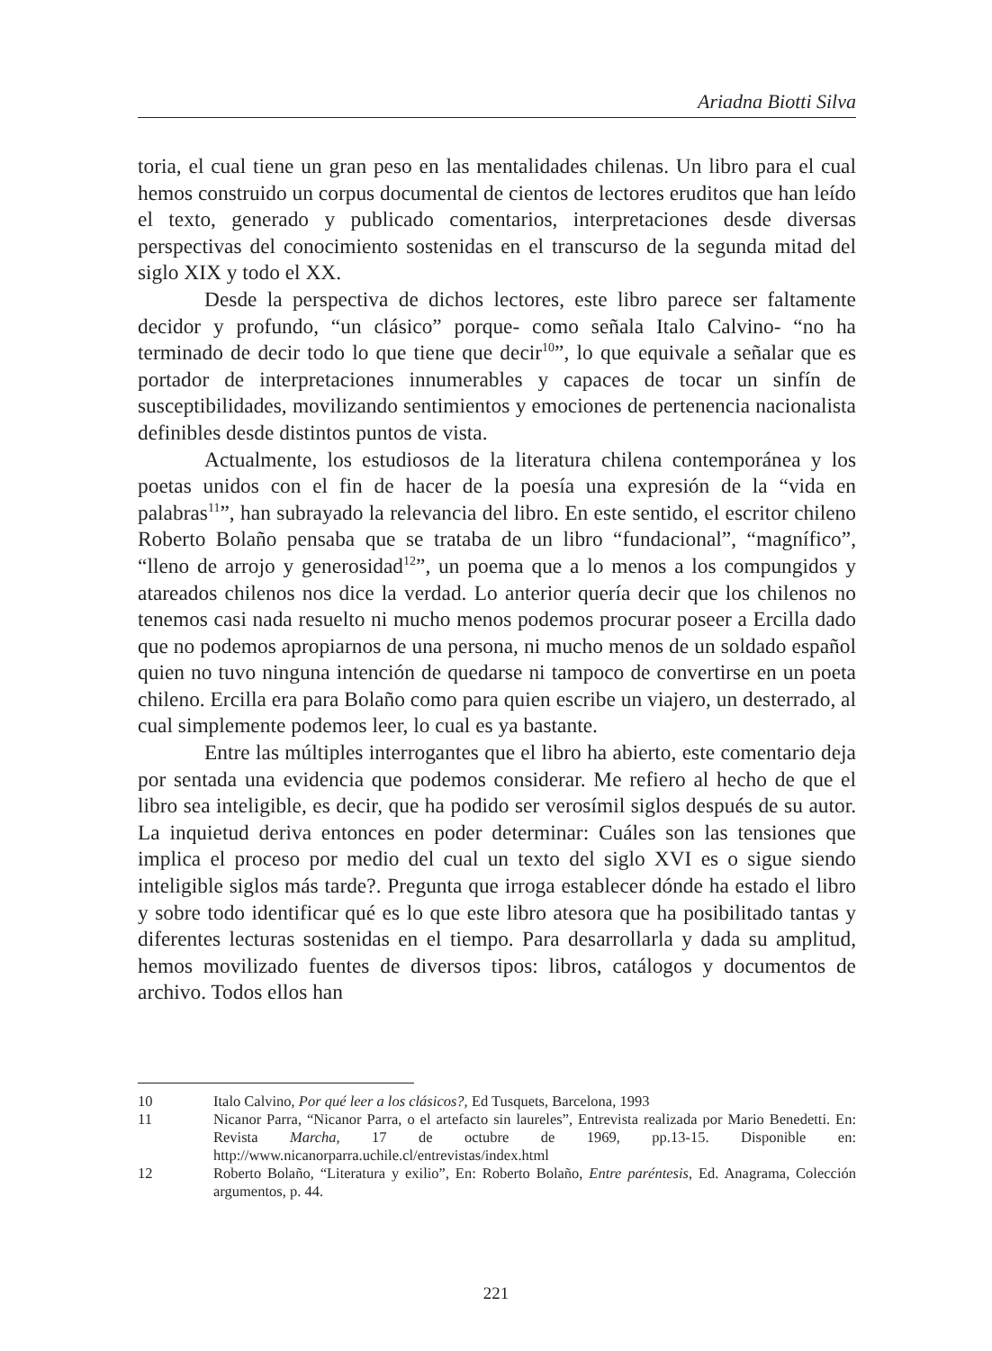Ariadna Biotti Silva
toria, el cual tiene un gran peso en las mentalidades chilenas. Un libro para el cual hemos construido un corpus documental de cientos de lectores eruditos que han leído el texto, generado y publicado comentarios, interpretaciones desde diversas perspectivas del conocimiento sostenidas en el transcurso de la segunda mitad del siglo XIX y todo el XX.
Desde la perspectiva de dichos lectores, este libro parece ser faltamente decidor y profundo, “un clásico” porque- como señala Italo Calvino- “no ha terminado de decir todo lo que tiene que decir<sup>10</sup>”, lo que equivale a señalar que es portador de interpretaciones innumerables y capaces de tocar un sinfín de susceptibilidades, movilizando sentimientos y emociones de pertenencia nacionalista definibles desde distintos puntos de vista.
Actualmente, los estudiosos de la literatura chilena contemporánea y los poetas unidos con el fin de hacer de la poesía una expresión de la “vida en palabras<sup>11</sup>”, han subrayado la relevancia del libro. En este sentido, el escritor chileno Roberto Bolaño pensaba que se trataba de un libro “fundacional”, “magnífico”, “lleno de arrojo y generosidad<sup>12</sup>”, un poema que a lo menos a los compungidos y atareados chilenos nos dice la verdad. Lo anterior quería decir que los chilenos no tenemos casi nada resuelto ni mucho menos podemos procurar poseer a Ercilla dado que no podemos apropiarnos de una persona, ni mucho menos de un soldado español quien no tuvo ninguna intención de quedarse ni tampoco de convertirse en un poeta chileno. Ercilla era para Bolaño como para quien escribe un viajero, un desterrado, al cual simplemente podemos leer, lo cual es ya bastante.
Entre las múltiples interrogantes que el libro ha abierto, este comentario deja por sentada una evidencia que podemos considerar. Me refiero al hecho de que el libro sea inteligible, es decir, que ha podido ser verosímil siglos después de su autor. La inquietud deriva entonces en poder determinar: Cuáles son las tensiones que implica el proceso por medio del cual un texto del siglo XVI es o sigue siendo inteligible siglos más tarde?. Pregunta que irroga establecer dónde ha estado el libro y sobre todo identificar qué es lo que este libro atesora que ha posibilitado tantas y diferentes lecturas sostenidas en el tiempo. Para desarrollarla y dada su amplitud, hemos movilizado fuentes de diversos tipos: libros, catálogos y documentos de archivo. Todos ellos han
10 Italo Calvino, Por qué leer a los clásicos?, Ed Tusquets, Barcelona, 1993
11 Nicanor Parra, “Nicanor Parra, o el artefacto sin laureles”, Entrevista realizada por Mario Benedetti. En: Revista Marcha, 17 de octubre de 1969, pp.13-15. Disponible en: http://www.nicanorparra.uchile.cl/entrevistas/index.html
12 Roberto Bolaño, “Literatura y exilio”, En: Roberto Bolaño, Entre paréntesis, Ed. Anagrama, Colección argumentos, p. 44.
221